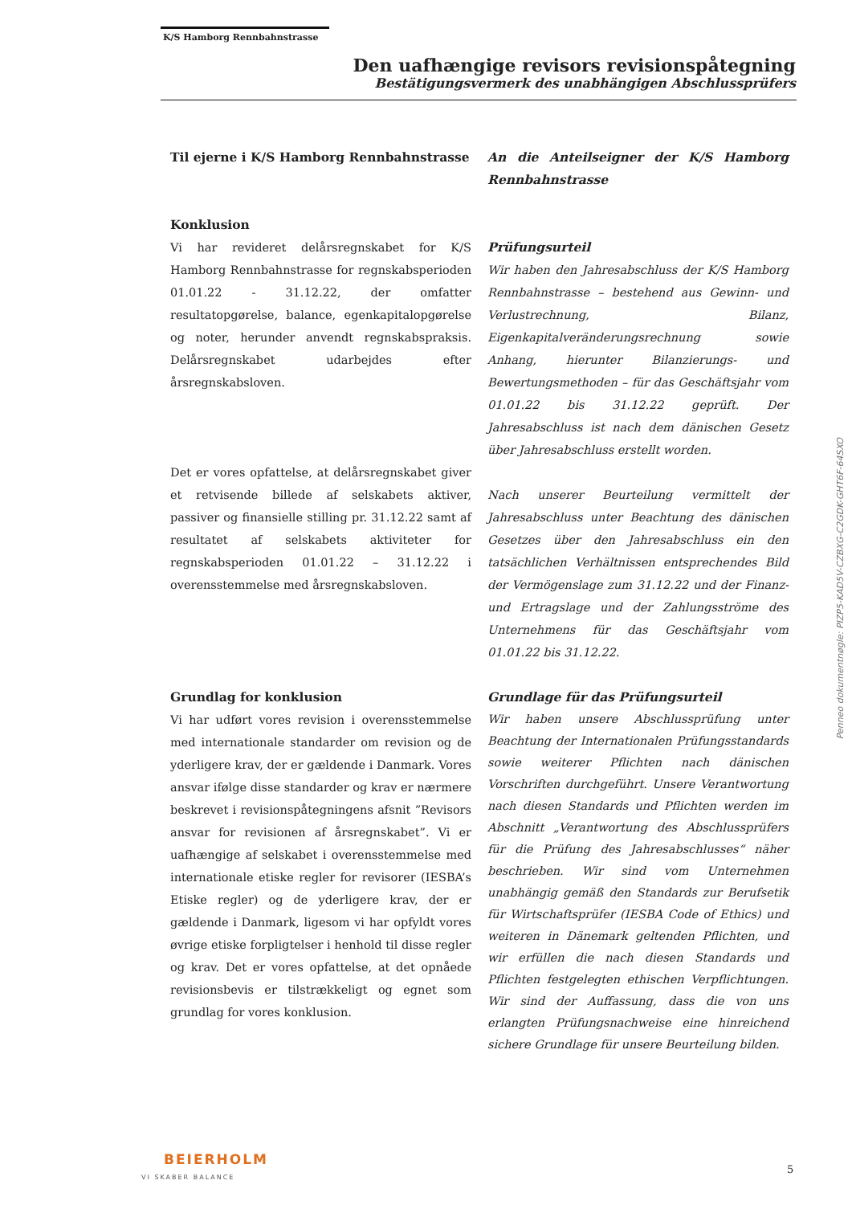K/S Hamborg Rennbahnstrasse
Den uafhængige revisors revisionspåtegning
Bestätigungsvermerk des unabhängigen Abschlussprüfers
Til ejerne i K/S Hamborg Rennbahnstrasse
Konklusion
Vi har revideret delårsregnskabet for K/S Hamborg Rennbahnstrasse for regnskabsperioden 01.01.22 - 31.12.22, der omfatter resultatopgørelse, balance, egenkapitalopgørelse og noter, herunder anvendt regnskabspraksis. Delårsregnskabet udarbejdes efter årsregnskabsloven.
Det er vores opfattelse, at delårsregnskabet giver et retvisende billede af selskabets aktiver, passiver og finansielle stilling pr. 31.12.22 samt af resultatet af selskabets aktiviteter for regnskabsperioden 01.01.22 – 31.12.22 i overensstemmelse med årsregnskabsloven.
Grundlag for konklusion
Vi har udført vores revision i overensstemmelse med internationale standarder om revision og de yderligere krav, der er gældende i Danmark. Vores ansvar ifølge disse standarder og krav er nærmere beskrevet i revisionspåtegningens afsnit ”Revisors ansvar for revisionen af årsregnskabet”. Vi er uafhængige af selskabet i overensstemmelse med internationale etiske regler for revisorer (IESBA’s Etiske regler) og de yderligere krav, der er gældende i Danmark, ligesom vi har opfyldt vores øvrige etiske forpligtelser i henhold til disse regler og krav. Det er vores opfattelse, at det opnåede revisionsbevis er tilstrækkeligt og egnet som grundlag for vores konklusion.
An die Anteilseigner der K/S Hamborg Rennbahnstrasse
Prüfungsurteil
Wir haben den Jahresabschluss der K/S Hamborg Rennbahnstrasse – bestehend aus Gewinn- und Verlustrechnung, Bilanz, Eigenkapitalveränderungsrechnung sowie Anhang, hierunter Bilanzierungs- und Bewertungsmethoden – für das Geschäftsjahr vom 01.01.22 bis 31.12.22 geprüft. Der Jahresabschluss ist nach dem dänischen Gesetz über Jahresabschluss erstellt worden.
Nach unserer Beurteilung vermittelt der Jahresabschluss unter Beachtung des dänischen Gesetzes über den Jahresabschluss ein den tatsächlichen Verhältnissen entsprechendes Bild der Vermögenslage zum 31.12.22 und der Finanz- und Ertragslage und der Zahlungsströme des Unternehmens für das Geschäftsjahr vom 01.01.22 bis 31.12.22.
Grundlage für das Prüfungsurteil
Wir haben unsere Abschlussprüfung unter Beachtung der Internationalen Prüfungsstandards sowie weiterer Pflichten nach dänischen Vorschriften durchgeführt. Unsere Verantwortung nach diesen Standards und Pflichten werden im Abschnitt „Verantwortung des Abschlussprüfers für die Prüfung des Jahresabschlusses“ näher beschrieben. Wir sind vom Unternehmen unabhängig gemäß den Standards zur Berufsetik für Wirtschaftsprüfer (IESBA Code of Ethics) und weiteren in Dänemark geltenden Pflichten, und wir erfüllen die nach diesen Standards und Pflichten festgelegten ethischen Verpflichtungen. Wir sind der Auffassung, dass die von uns erlangten Prüfungsnachweise eine hinreichend sichere Grundlage für unsere Beurteilung bilden.
Penneo dokumentnøgle: PIZP5-KAD5V-CZBXG-C2GDK-GHT6F-64SXO
BEIERHOLM
VI SKABER BALANCE
5